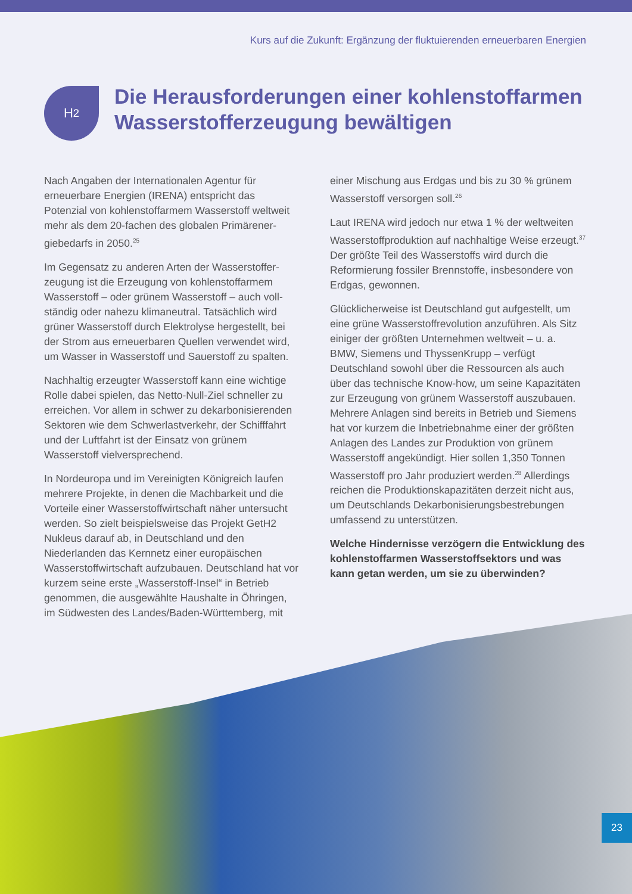Kurs auf die Zukunft: Ergänzung der fluktuierenden erneuerbaren Energien
H<sub>2</sub>
Die Herausforderungen einer kohlenstoffarmen Wasserstofferzeugung bewältigen
Nach Angaben der Internationalen Agentur für erneuerbare Energien (IRENA) entspricht das Potenzial von kohlenstoffarmem Wasserstoff weltweit mehr als dem 20-fachen des globalen Primärener­giebedarfs in 2050.<sup>25</sup>
Im Gegensatz zu anderen Arten der Wasserstoffer­zeugung ist die Erzeugung von kohlenstoffarmem Wasserstoff – oder grünem Wasserstoff – auch voll­ständig oder nahezu klimaneutral. Tatsächlich wird grüner Wasserstoff durch Elektrolyse hergestellt, bei der Strom aus erneuerbaren Quellen verwendet wird, um Wasser in Wasserstoff und Sauerstoff zu spalten.
Nachhaltig erzeugter Wasserstoff kann eine wichtige Rolle dabei spielen, das Netto-Null-Ziel schneller zu erreichen. Vor allem in schwer zu dekarboni­sierenden Sektoren wie dem Schwerlastverkehr, der Schifffahrt und der Luftfahrt ist der Einsatz von grünem Wasserstoff vielversprechend.
In Nordeuropa und im Vereinigten Königreich laufen mehrere Projekte, in denen die Machbarkeit und die Vorteile einer Wasserstoffwirtschaft näher unter­sucht werden. So zielt beispielsweise das Projekt GetH2 Nukleus darauf ab, in Deutschland und den Niederlanden das Kernnetz einer europäischen Wasserstoffwirtschaft aufzubauen. Deutschland hat vor kurzem seine erste „Wasserstoff-Insel“ in Betrieb genommen, die ausgewählte Haushalte in Öhringen, im Südwesten des Landes/Baden-Württemberg, mit
einer Mischung aus Erdgas und bis zu 30 % grünem Wasserstoff versorgen soll.<sup>26</sup>
Laut IRENA wird jedoch nur etwa 1 % der weltweiten Wasserstoffproduktion auf nachhaltige Weise erzeugt.<sup>37</sup> Der größte Teil des Wasserstoffs wird durch die Reformierung fossiler Brennstoffe, insbe­sondere von Erdgas, gewonnen.
Glücklicherweise ist Deutschland gut aufgestellt, um eine grüne Wasserstoffrevolution anzuführen. Als Sitz einiger der größten Unternehmen weltweit – u. a. BMW, Siemens und ThyssenKrupp – verfügt Deutschland sowohl über die Ressourcen als auch über das technische Know-how, um seine Kapazitäten zur Erzeugung von grünem Wasser­stoff auszubauen. Mehrere Anlagen sind bereits in Betrieb und Siemens hat vor kurzem die Inbetrieb­nahme einer der größten Anlagen des Landes zur Produktion von grünem Wasserstoff angekündigt. Hier sollen 1,350 Tonnen Wasserstoff pro Jahr produziert werden.<sup>28</sup> Allerdings reichen die Produk­tionskapazitäten derzeit nicht aus, um Deutschlands Dekarbonisierungsbestrebungen umfassend zu unterstützen.
Welche Hindernisse verzögern die Entwicklung des kohlenstoffarmen Wasserstoffsektors und was kann getan werden, um sie zu überwinden?
23